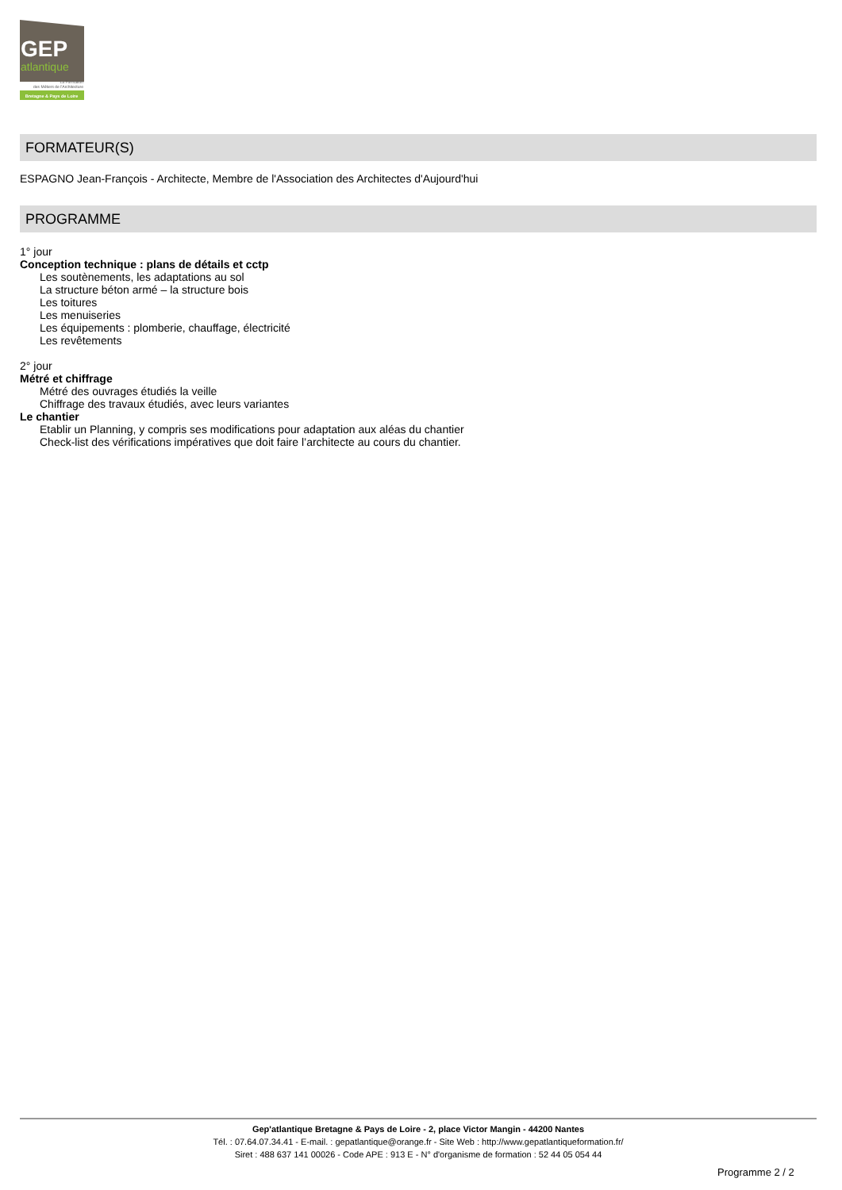GEP
atlantique
La Formation
des Métiers de l'Architecture
Bretagne & Pays de Loire
FORMATEUR(S)
ESPAGNO Jean-François - Architecte, Membre de l'Association des Architectes d'Aujourd'hui
PROGRAMME
1° jour
Conception technique : plans de détails et cctp
Les soutènements, les adaptations au sol
La structure béton armé – la structure bois
Les toitures
Les menuiseries
Les équipements : plomberie, chauffage, électricité
Les revêtements
2° jour
Métré et chiffrage
Métré des ouvrages étudiés la veille
Chiffrage des travaux étudiés, avec leurs variantes
Le chantier
Etablir un Planning, y compris ses modifications pour adaptation aux aléas du chantier
Check-list des vérifications impératives que doit faire l’architecte au cours du chantier.
Gep'atlantique Bretagne & Pays de Loire - 2, place Victor Mangin - 44200 Nantes
Tél. : 07.64.07.34.41 - E-mail. : gepatlantique@orange.fr - Site Web : http://www.gepatlantiqueformation.fr/
Siret : 488 637 141 00026 - Code APE : 913 E - N° d'organisme de formation : 52 44 05 054 44
Programme 2 / 2